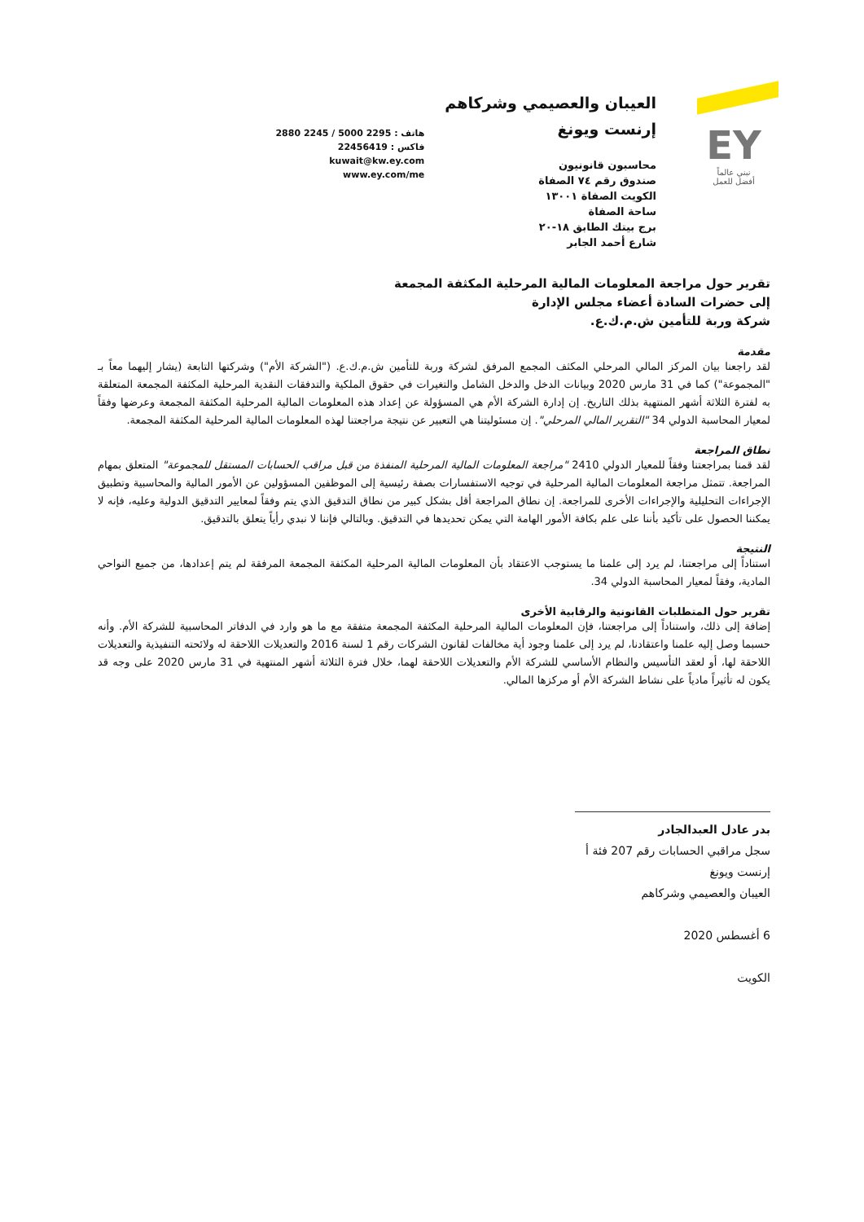EY
نبني عالماً
أفضل للعمل
العيبان والعصيمي وشركاهم
إرنست ويونغ
محاسبون قانونيون
صندوق رقم ٧٤ الصفاة
الكويت الصفاة ١٣٠٠١
ساحة الصفاة
برج بيتك الطابق ١٨-٢٠
شارع أحمد الجابر
هاتف : 2295 5000 / 2245 2880
فاكس : 22456419
kuwait@kw.ey.com
www.ey.com/me
تقرير حول مراجعة المعلومات المالية المرحلية المكثفة المجمعة
إلى حضرات السادة أعضاء مجلس الإدارة
شركة وربة للتأمين ش.م.ك.ع.
مقدمة
لقد راجعنا بيان المركز المالي المرحلي المكثف المجمع المرفق لشركة وربة للتأمين ش.م.ك.ع. ("الشركة الأم") وشركتها التابعة (يشار إليهما معاً بـ "المجموعة") كما في 31 مارس 2020 وبيانات الدخل والدخل الشامل والتغيرات في حقوق الملكية والتدفقات النقدية المرحلية المكثفة المجمعة المتعلقة به لفترة الثلاثة أشهر المنتهية بذلك التاريخ. إن إدارة الشركة الأم هي المسؤولة عن إعداد هذه المعلومات المالية المرحلية المكثفة المجمعة وعرضها وفقاً لمعيار المحاسبة الدولي 34 "التقرير المالي المرحلي". إن مسئوليتنا هي التعبير عن نتيجة مراجعتنا لهذه المعلومات المالية المرحلية المكثفة المجمعة.
نطاق المراجعة
لقد قمنا بمراجعتنا وفقاً للمعيار الدولي 2410 "مراجعة المعلومات المالية المرحلية المنفذة من قبل مراقب الحسابات المستقل للمجموعة" المتعلق بمهام المراجعة. تتمثل مراجعة المعلومات المالية المرحلية في توجيه الاستفسارات بصفة رئيسية إلى الموظفين المسؤولين عن الأمور المالية والمحاسبية وتطبيق الإجراءات التحليلية والإجراءات الأخرى للمراجعة. إن نطاق المراجعة أقل بشكل كبير من نطاق التدقيق الذي يتم وفقاً لمعايير التدقيق الدولية وعليه، فإنه لا يمكننا الحصول على تأكيد بأننا على علم بكافة الأمور الهامة التي يمكن تحديدها في التدقيق. وبالتالي فإننا لا نبدي رأياً يتعلق بالتدقيق.
النتيجة
استناداً إلى مراجعتنا، لم يرد إلى علمنا ما يستوجب الاعتقاد بأن المعلومات المالية المرحلية المكثفة المجمعة المرفقة لم يتم إعدادها، من جميع النواحي المادية، وفقاً لمعيار المحاسبة الدولي 34.
تقرير حول المتطلبات القانونية والرقابية الأخرى
إضافة إلى ذلك، واستناداً إلى مراجعتنا، فإن المعلومات المالية المرحلية المكثفة المجمعة متفقة مع ما هو وارد في الدفاتر المحاسبية للشركة الأم. وأنه حسبما وصل إليه علمنا واعتقادنا، لم يرد إلى علمنا وجود أية مخالفات لقانون الشركات رقم 1 لسنة 2016 والتعديلات اللاحقة له ولائحته التنفيذية والتعديلات اللاحقة لها، أو لعقد التأسيس والنظام الأساسي للشركة الأم والتعديلات اللاحقة لهما، خلال فترة الثلاثة أشهر المنتهية في 31 مارس 2020 على وجه قد يكون له تأثيراً مادياً على نشاط الشركة الأم أو مركزها المالي.
بدر عادل العبدالجادر
سجل مراقبي الحسابات رقم 207 فئة أ
إرنست ويونغ
العيبان والعصيمي وشركاهم
6 أغسطس 2020
الكويت